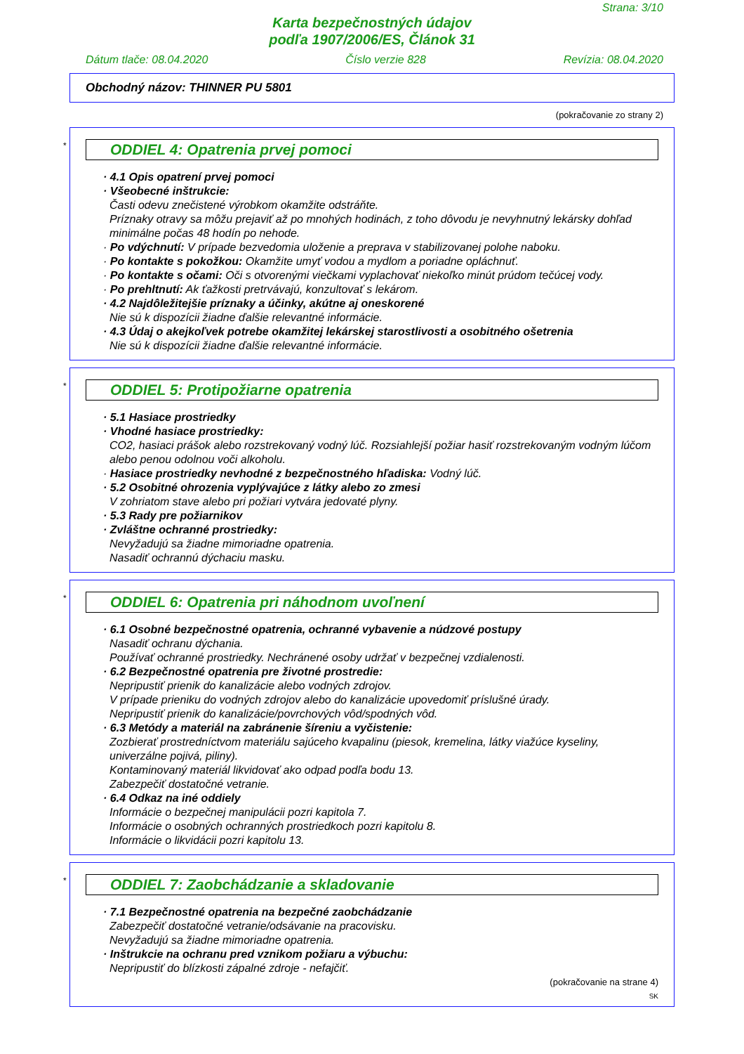Strana: 3/10
Karta bezpečnostných údajov
podľa 1907/2006/ES, Článok 31
Dátum tlače: 08.04.2020 Číslo verzie 828 Revízia: 08.04.2020
Obchodný názov: THINNER PU 5801
(pokračovanie zo strany 2)
*
ODDIEL 4: Opatrenia prvej pomoci
· 4.1 Opis opatrení prvej pomoci
· Všeobecné inštrukcie:
Časti odevu znečistené výrobkom okamžite odstráňte.
Príznaky otravy sa môžu prejaviť až po mnohých hodinách, z toho dôvodu je nevyhnutný lekársky dohľad minimálne počas 48 hodín po nehode.
· Po vdýchnutí: V prípade bezvedomia uloženie a preprava v stabilizovanej polohe naboku.
· Po kontakte s pokožkou: Okamžite umyť vodou a mydlom a poriadne opláchnuť.
· Po kontakte s očami: Oči s otvorenými viečkami vyplachovať niekoľko minút prúdom tečúcej vody.
· Po prehltnutí: Ak ťažkosti pretrvávajú, konzultovať s lekárom.
· 4.2 Najdôležitejšie príznaky a účinky, akútne aj oneskorené
Nie sú k dispozícii žiadne ďalšie relevantné informácie.
· 4.3 Údaj o akejkoľvek potrebe okamžitej lekárskej starostlivosti a osobitného ošetrenia
Nie sú k dispozícii žiadne ďalšie relevantné informácie.
*
ODDIEL 5: Protipožiarne opatrenia
· 5.1 Hasiace prostriedky
· Vhodné hasiace prostriedky:
CO2, hasiaci prášok alebo rozstrekovaný vodný lúč. Rozsiahlejší požiar hasiť rozstrekovaným vodným lúčom alebo penou odolnou voči alkoholu.
· Hasiace prostriedky nevhodné z bezpečnostného hľadiska: Vodný lúč.
· 5.2 Osobitné ohrozenia vyplývajúce z látky alebo zo zmesi
V zohriatom stave alebo pri požiari vytvára jedovaté plyny.
· 5.3 Rady pre požiarnikov
· Zvláštne ochranné prostriedky:
Nevyžadujú sa žiadne mimoriadne opatrenia.
Nasadiť ochrannú dýchaciu masku.
*
ODDIEL 6: Opatrenia pri náhodnom uvoľnení
· 6.1 Osobné bezpečnostné opatrenia, ochranné vybavenie a núdzové postupy
Nasadiť ochranu dýchania.
Používať ochranné prostriedky. Nechránené osoby udržať v bezpečnej vzdialenosti.
· 6.2 Bezpečnostné opatrenia pre životné prostredie:
Nepripustiť prienik do kanalizácie alebo vodných zdrojov.
V prípade prieniku do vodných zdrojov alebo do kanalizácie upovedomiť príslušné úrady.
Nepripustiť prienik do kanalizácie/povrchových vôd/spodných vôd.
· 6.3 Metódy a materiál na zabránenie šíreniu a vyčistenie:
Zozbierať prostredníctvom materiálu sajúceho kvapalinu (piesok, kremelina, látky viažúce kyseliny, univerzálne pojivá, piliny).
Kontaminovaný materiál likvidovať ako odpad podľa bodu 13.
Zabezpečiť dostatočné vetranie.
· 6.4 Odkaz na iné oddiely
Informácie o bezpečnej manipulácii pozri kapitola 7.
Informácie o osobných ochranných prostriedkoch pozri kapitolu 8.
Informácie o likvidácii pozri kapitolu 13.
*
ODDIEL 7: Zaobchádzanie a skladovanie
· 7.1 Bezpečnostné opatrenia na bezpečné zaobchádzanie
Zabezpečiť dostatočné vetranie/odsávanie na pracovisku.
Nevyžadujú sa žiadne mimoriadne opatrenia.
· Inštrukcie na ochranu pred vznikom požiaru a výbuchu:
Nepripustiť do blízkosti zápalné zdroje - nefajčiť.
(pokračovanie na strane 4)
SK